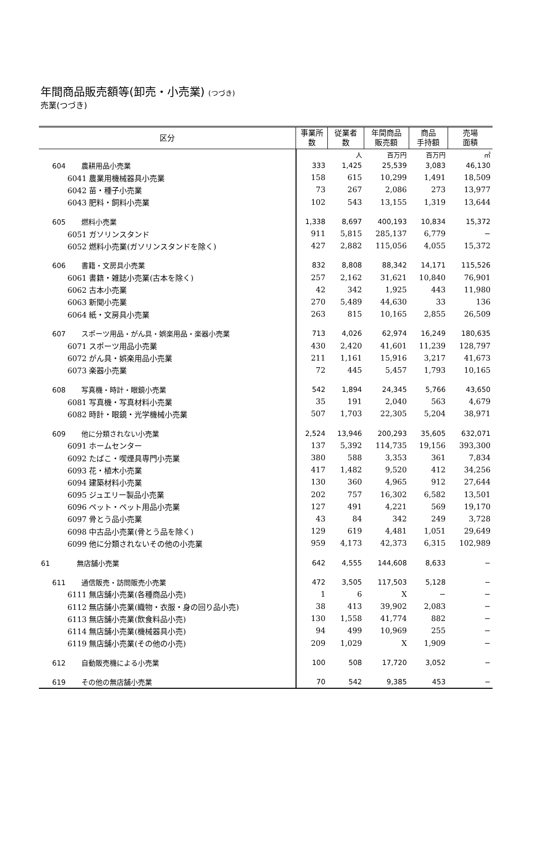年間商品販売額等(卸売・小売業) (つづき)
売業(つづき)
| 区分 | 事業所 数 | 従業者 数 | 年間商品 販売額 | 商品 手持額 | 売場 面積 |
| --- | --- | --- | --- | --- | --- |
| | | 人 | 百万円 | 百万円 | ㎡ |
| 604 農耕用品小売業 | 333 | 1,425 | 25,539 | 3,083 | 46,130 |
| 6041 農業用機械器具小売業 | 158 | 615 | 10,299 | 1,491 | 18,509 |
| 6042 苗・種子小売業 | 73 | 267 | 2,086 | 273 | 13,977 |
| 6043 肥料・飼料小売業 | 102 | 543 | 13,155 | 1,319 | 13,644 |
| 605 燃料小売業 | 1,338 | 8,697 | 400,193 | 10,834 | 15,372 |
| 6051 ガソリンスタンド | 911 | 5,815 | 285,137 | 6,779 | − |
| 6052 燃料小売業(ガソリンスタンドを除く) | 427 | 2,882 | 115,056 | 4,055 | 15,372 |
| 606 書籍・文房具小売業 | 832 | 8,808 | 88,342 | 14,171 | 115,526 |
| 6061 書籍・雑誌小売業(古本を除く) | 257 | 2,162 | 31,621 | 10,840 | 76,901 |
| 6062 古本小売業 | 42 | 342 | 1,925 | 443 | 11,980 |
| 6063 新聞小売業 | 270 | 5,489 | 44,630 | 33 | 136 |
| 6064 紙・文房具小売業 | 263 | 815 | 10,165 | 2,855 | 26,509 |
| 607 スポーツ用品・がん具・娯楽用品・楽器小売業 | 713 | 4,026 | 62,974 | 16,249 | 180,635 |
| 6071 スポーツ用品小売業 | 430 | 2,420 | 41,601 | 11,239 | 128,797 |
| 6072 がん具・娯楽用品小売業 | 211 | 1,161 | 15,916 | 3,217 | 41,673 |
| 6073 楽器小売業 | 72 | 445 | 5,457 | 1,793 | 10,165 |
| 608 写真機・時計・眼鏡小売業 | 542 | 1,894 | 24,345 | 5,766 | 43,650 |
| 6081 写真機・写真材料小売業 | 35 | 191 | 2,040 | 563 | 4,679 |
| 6082 時計・眼鏡・光学機械小売業 | 507 | 1,703 | 22,305 | 5,204 | 38,971 |
| 609 他に分類されない小売業 | 2,524 | 13,946 | 200,293 | 35,605 | 632,071 |
| 6091 ホームセンター | 137 | 5,392 | 114,735 | 19,156 | 393,300 |
| 6092 たばこ・喫煙具専門小売業 | 380 | 588 | 3,353 | 361 | 7,834 |
| 6093 花・植木小売業 | 417 | 1,482 | 9,520 | 412 | 34,256 |
| 6094 建築材料小売業 | 130 | 360 | 4,965 | 912 | 27,644 |
| 6095 ジュエリー製品小売業 | 202 | 757 | 16,302 | 6,582 | 13,501 |
| 6096 ペット・ペット用品小売業 | 127 | 491 | 4,221 | 569 | 19,170 |
| 6097 骨とう品小売業 | 43 | 84 | 342 | 249 | 3,728 |
| 6098 中古品小売業(骨とう品を除く) | 129 | 619 | 4,481 | 1,051 | 29,649 |
| 6099 他に分類されないその他の小売業 | 959 | 4,173 | 42,373 | 6,315 | 102,989 |
| 61 無店舗小売業 | 642 | 4,555 | 144,608 | 8,633 | − |
| 611 通信販売・訪問販売小売業 | 472 | 3,505 | 117,503 | 5,128 | − |
| 6111 無店舗小売業(各種商品小売) | 1 | 6 | X | − | − |
| 6112 無店舗小売業(織物・衣服・身の回り品小売) | 38 | 413 | 39,902 | 2,083 | − |
| 6113 無店舗小売業(飲食料品小売) | 130 | 1,558 | 41,774 | 882 | − |
| 6114 無店舗小売業(機械器具小売) | 94 | 499 | 10,969 | 255 | − |
| 6119 無店舗小売業(その他の小売) | 209 | 1,029 | X | 1,909 | − |
| 612 自動販売機による小売業 | 100 | 508 | 17,720 | 3,052 | − |
| 619 その他の無店舗小売業 | 70 | 542 | 9,385 | 453 | − |